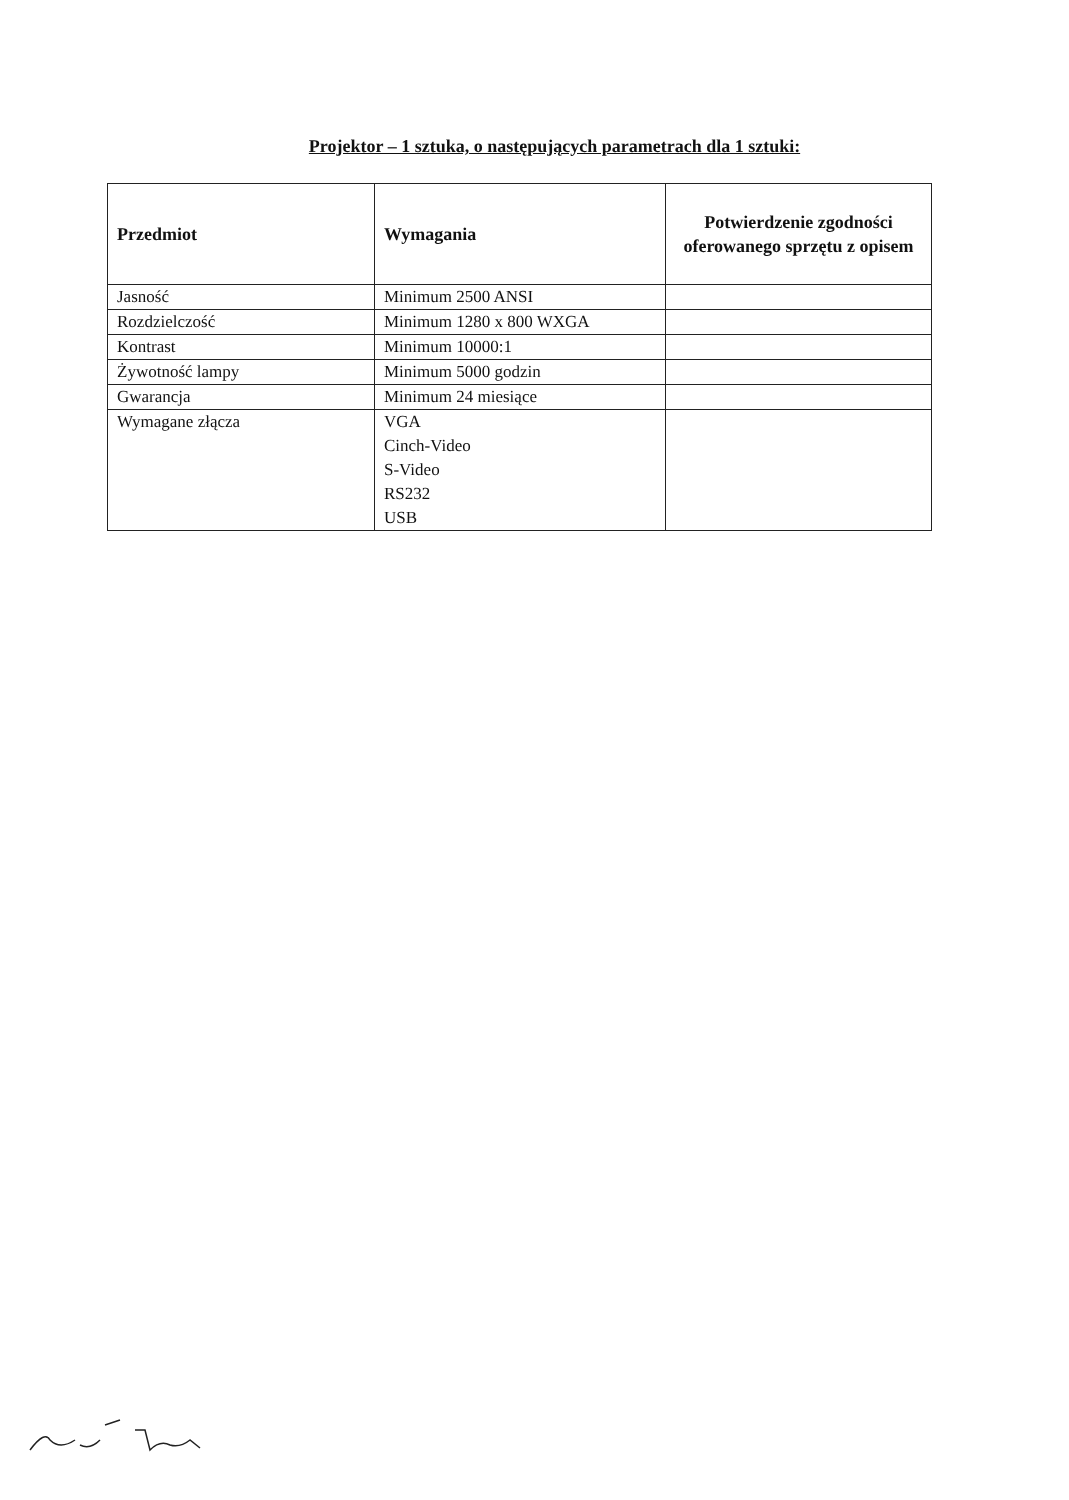Projektor – 1 sztuka, o następujących parametrach dla 1 sztuki:
| Przedmiot | Wymagania | Potwierdzenie zgodności oferowanego sprzętu z opisem |
| --- | --- | --- |
| Jasność | Minimum 2500 ANSI | |
| Rozdzielczość | Minimum 1280 x 800 WXGA | |
| Kontrast | Minimum 10000:1 | |
| Żywotność lampy | Minimum 5000 godzin | |
| Gwarancja | Minimum 24 miesiące | |
| Wymagane złącza | VGA Cinch-Video S-Video RS232 USB | |